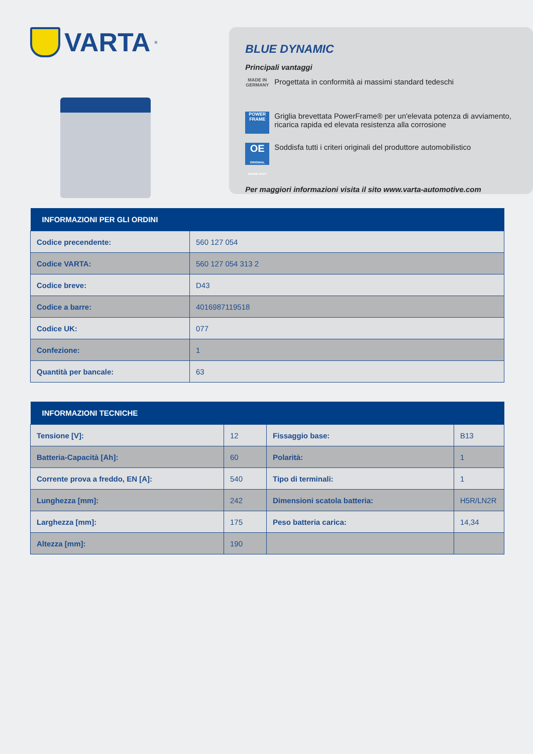VARTA<sup>®</sup>
BLUE DYNAMIC
Principali vantaggi
MADE IN GERMANY
Progettata in conformità ai massimi standard tedeschi
POWER FRAME
Griglia brevettata PowerFrame® per un'elevata potenza di avviamento, ricarica rapida ed elevata resistenza alla corrosione
OE
ORIGINAL SPARE PART
Soddisfa tutti i criteri originali del produttore automobilistico
Per maggiori informazioni visita il sito www.varta-automotive.com
| INFORMAZIONI PER GLI ORDINI | |
| --- | --- |
| Codice precendente: | 560 127 054 |
| Codice VARTA: | 560 127 054 313 2 |
| Codice breve: | D43 |
| Codice a barre: | 4016987119518 |
| Codice UK: | 077 |
| Confezione: | 1 |
| Quantità per bancale: | 63 |
| INFORMAZIONI TECNICHE | | | |
| --- | --- | --- | --- |
| Tensione [V]: | 12 | Fissaggio base: | B13 |
| Batteria-Capacità [Ah]: | 60 | Polarità: | 1 |
| Corrente prova a freddo, EN [A]: | 540 | Tipo di terminali: | 1 |
| Lunghezza [mm]: | 242 | Dimensioni scatola batteria: | H5R/LN2R |
| Larghezza [mm]: | 175 | Peso batteria carica: | 14,34 |
| Altezza [mm]: | 190 | | |